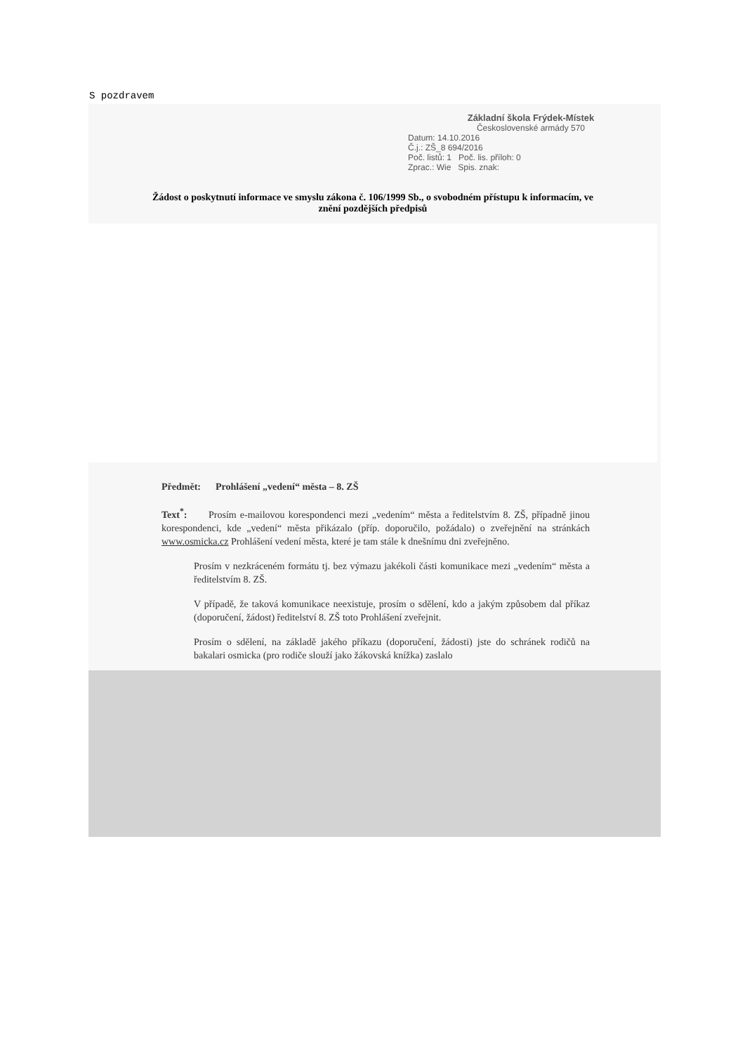S pozdravem
Základní škola Frýdek-Místek
Československé armády 570
Datum: 14.10.2016
Č.j.: ZŠ_8 694/2016
Poč. listů: 1 Poč. lis. příloh: 0
Zprac.: Wie Spis. znak:
Žádost o poskytnutí informace ve smyslu zákona č. 106/1999 Sb., o svobodném přístupu k informacím, ve znění pozdějších předpisů
Předmět: Prohlášení „vedení“ města – 8. ZŠ
Text<sup>*</sup>: Prosím e-mailovou korespondenci mezi „vedením“ města a ředitelstvím 8. ZŠ, případně jinou korespondenci, kde „vedení“ města přikázalo (příp. doporučilo, požádalo) o zveřejnění na stránkách www.osmicka.cz Prohlášení vedení města, které je tam stále k dnešnímu dni zveřejněno.
Prosím v nezkráceném formátu tj. bez výmazu jakékoli části komunikace mezi „vedením“ města a ředitelstvím 8. ZŠ.
V případě, že taková komunikace neexistuje, prosím o sdělení, kdo a jakým způsobem dal příkaz (doporučení, žádost) ředitelství 8. ZŠ toto Prohlášení zveřejnit.
Prosím o sdělení, na základě jakého příkazu (doporučení, žádosti) jste do schránek rodičů na bakalari osmicka (pro rodiče slouží jako žákovská knížka) zaslalo